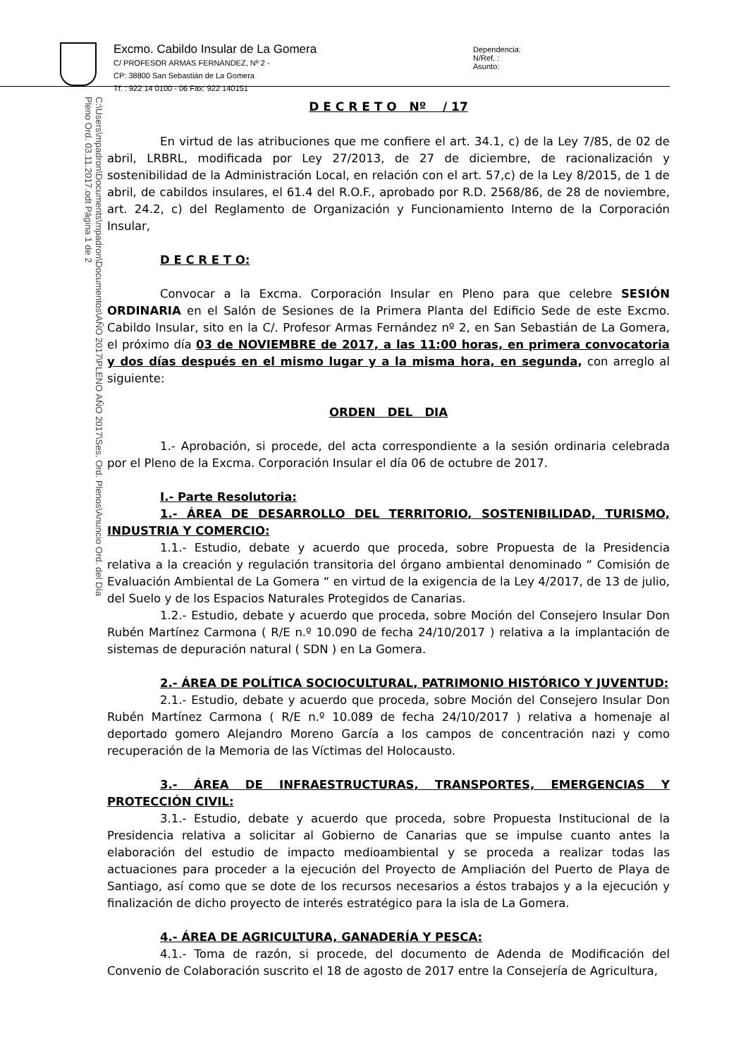Excmo. Cabildo Insular de La Gomera
C/ PROFESOR ARMAS FERNÁNDEZ, Nº 2 -
CP: 38800 San Sebastián de La Gomera
Tf. : 922 14 0100 - 06 Fax: 922 140151
Dependencia:
N/Ref. :
Asunto:
C:\Users\mpadron\Documents\mpadron\Documentos\AÑO 2017\PLENO AÑO 2017\Ses. Ord. Plenos\Anuncio Ord. del Día Pleno Ord. 03.11.2017.odt Página 1 de 2
D E C R E T O Nº / 17
En virtud de las atribuciones que me confiere el art. 34.1, c) de la Ley 7/85, de 02 de abril, LRBRL, modificada por Ley 27/2013, de 27 de diciembre, de racionalización y sostenibilidad de la Administración Local, en relación con el art. 57,c) de la Ley 8/2015, de 1 de abril, de cabildos insulares, el 61.4 del R.O.F., aprobado por R.D. 2568/86, de 28 de noviembre, art. 24.2, c) del Reglamento de Organización y Funcionamiento Interno de la Corporación Insular,
D E C R E T O:
Convocar a la Excma. Corporación Insular en Pleno para que celebre SESIÓN ORDINARIA en el Salón de Sesiones de la Primera Planta del Edificio Sede de este Excmo. Cabildo Insular, sito en la C/. Profesor Armas Fernández nº 2, en San Sebastián de La Gomera, el próximo día 03 de NOVIEMBRE de 2017, a las 11:00 horas, en primera convocatoria y dos días después en el mismo lugar y a la misma hora, en segunda, con arreglo al siguiente:
ORDEN DEL DIA
1.- Aprobación, si procede, del acta correspondiente a la sesión ordinaria celebrada por el Pleno de la Excma. Corporación Insular el día 06 de octubre de 2017.
I.- Parte Resolutoria:
1.- ÁREA DE DESARROLLO DEL TERRITORIO, SOSTENIBILIDAD, TURISMO, INDUSTRIA Y COMERCIO:
1.1.- Estudio, debate y acuerdo que proceda, sobre Propuesta de la Presidencia relativa a la creación y regulación transitoria del órgano ambiental denominado “ Comisión de Evaluación Ambiental de La Gomera “ en virtud de la exigencia de la Ley 4/2017, de 13 de julio, del Suelo y de los Espacios Naturales Protegidos de Canarias.
1.2.- Estudio, debate y acuerdo que proceda, sobre Moción del Consejero Insular Don Rubén Martínez Carmona ( R/E n.º 10.090 de fecha 24/10/2017 ) relativa a la implantación de sistemas de depuración natural ( SDN ) en La Gomera.
2.- ÁREA DE POLÍTICA SOCIOCULTURAL, PATRIMONIO HISTÓRICO Y JUVENTUD:
2.1.- Estudio, debate y acuerdo que proceda, sobre Moción del Consejero Insular Don Rubén Martínez Carmona ( R/E n.º 10.089 de fecha 24/10/2017 ) relativa a homenaje al deportado gomero Alejandro Moreno García a los campos de concentración nazi y como recuperación de la Memoria de las Víctimas del Holocausto.
3.- ÁREA DE INFRAESTRUCTURAS, TRANSPORTES, EMERGENCIAS Y PROTECCIÓN CIVIL:
3.1.- Estudio, debate y acuerdo que proceda, sobre Propuesta Institucional de la Presidencia relativa a solicitar al Gobierno de Canarias que se impulse cuanto antes la elaboración del estudio de impacto medioambiental y se proceda a realizar todas las actuaciones para proceder a la ejecución del Proyecto de Ampliación del Puerto de Playa de Santiago, así como que se dote de los recursos necesarios a éstos trabajos y a la ejecución y finalización de dicho proyecto de interés estratégico para la isla de La Gomera.
4.- ÁREA DE AGRICULTURA, GANADERÍA Y PESCA:
4.1.- Toma de razón, si procede, del documento de Adenda de Modificación del Convenio de Colaboración suscrito el 18 de agosto de 2017 entre la Consejería de Agricultura,